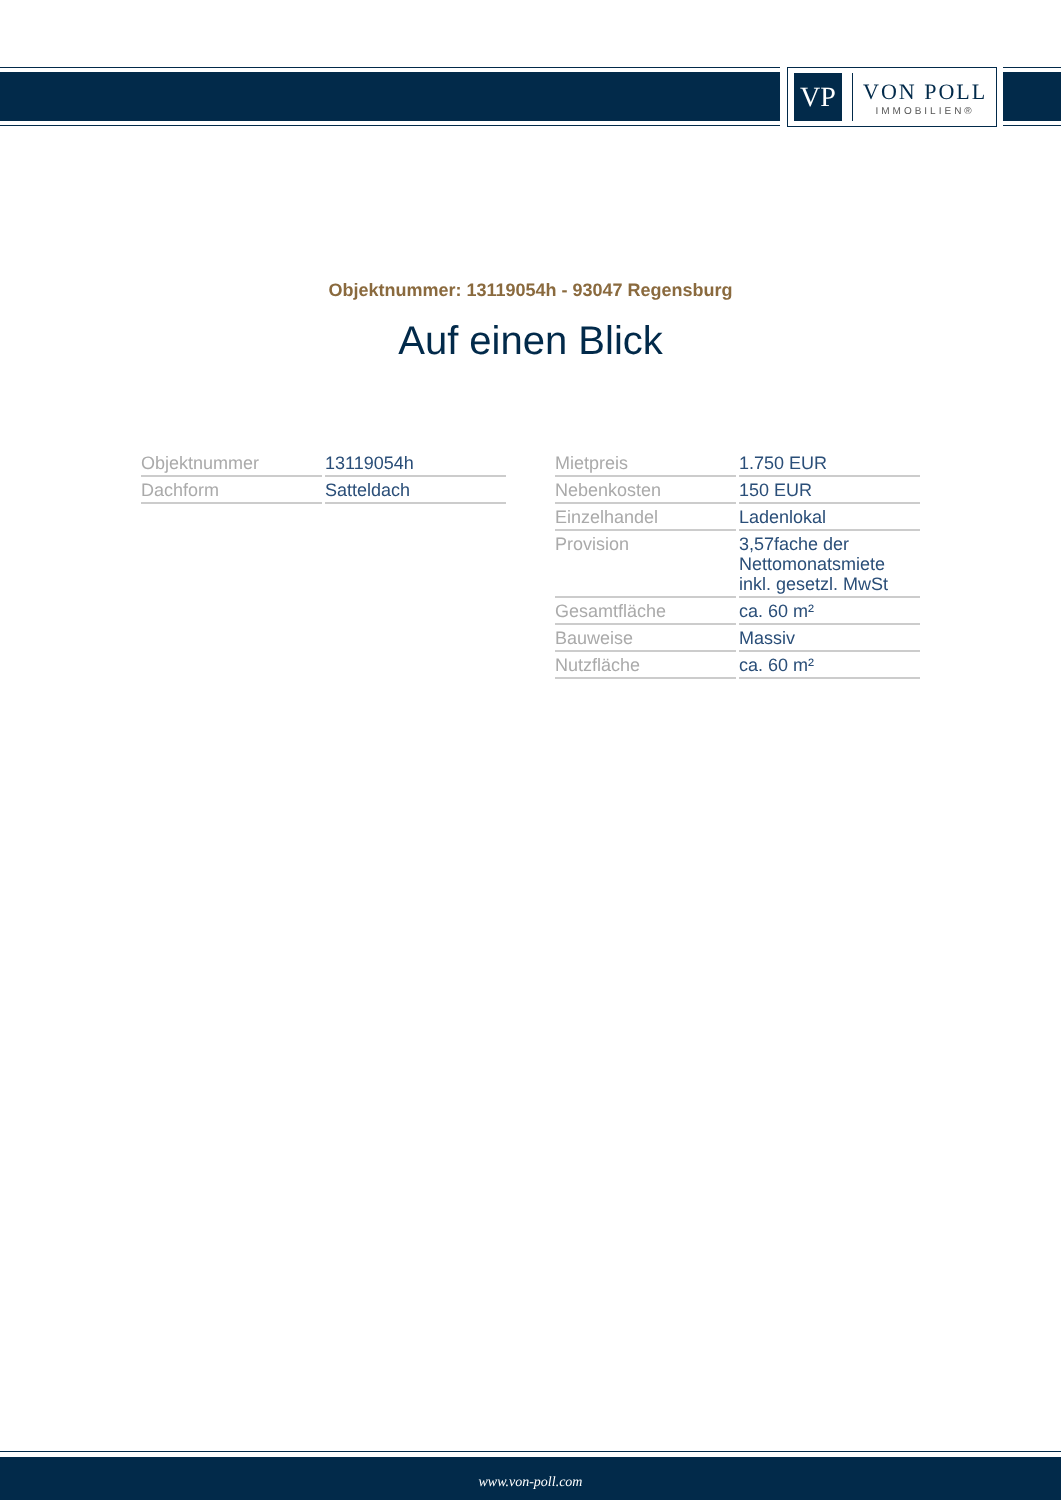VP
VON POLL
IMMOBILIEN®
Objektnummer: 13119054h - 93047 Regensburg
Auf einen Blick
| Objektnummer | 13119054h |
| Dachform | Satteldach |
| Mietpreis | 1.750 EUR |
| Nebenkosten | 150 EUR |
| Einzelhandel | Ladenlokal |
| Provision | 3,57fache der Nettomonatsmiete inkl. gesetzl. MwSt |
| Gesamtfläche | ca. 60 m² |
| Bauweise | Massiv |
| Nutzfläche | ca. 60 m² |
www.von-poll.com